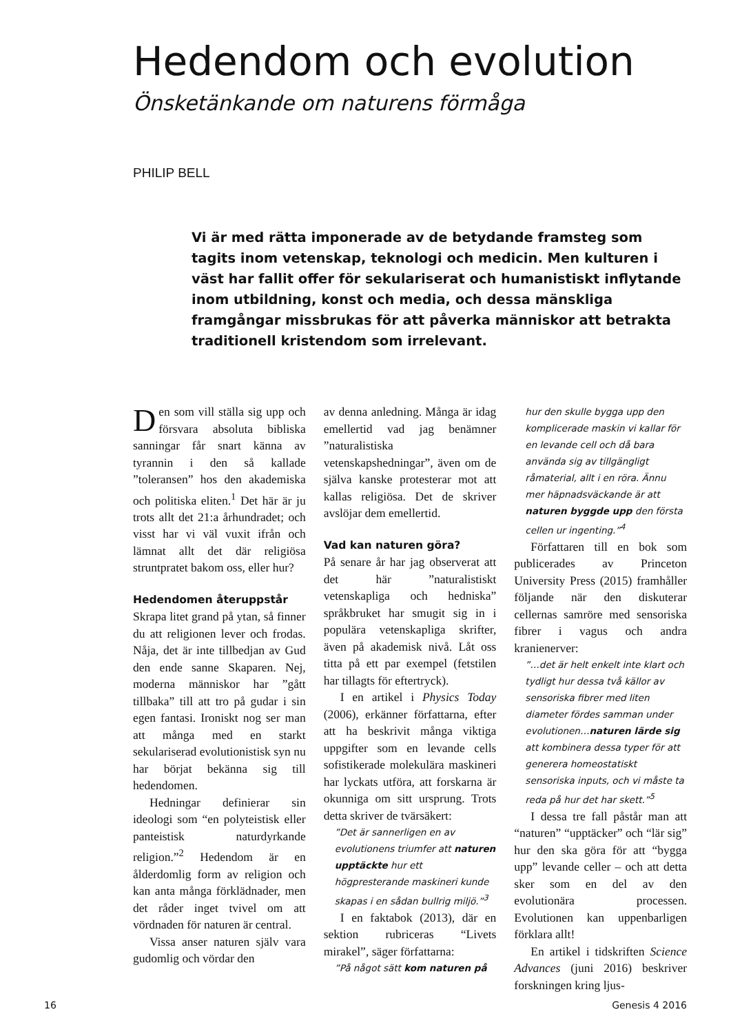Hedendom och evolution
Önsketänkande om naturens förmåga
PHILIP BELL
Vi är med rätta imponerade av de betydande framsteg som tagits inom vetenskap, teknologi och medicin. Men kulturen i väst har fallit offer för sekulariserat och humanistiskt inflytande inom utbildning, konst och media, och dessa mänskliga framgångar missbrukas för att påverka människor att betrakta traditionell kristendom som irrelevant.
Den som vill ställa sig upp och försvara absoluta bibliska sanningar får snart känna av tyrannin i den så kallade ”toleransen” hos den akademiska och politiska eliten.<sup>1</sup> Det här är ju trots allt det 21:a århundradet; och visst har vi väl vuxit ifrån och lämnat allt det där religiösa struntpratet bakom oss, eller hur?
Hedendomen återuppstår
Skrapa litet grand på ytan, så finner du att religionen lever och frodas. Nåja, det är inte tillbedjan av Gud den ende sanne Skaparen. Nej, moderna människor har ”gått tillbaka” till att tro på gudar i sin egen fantasi. Ironiskt nog ser man att många med en starkt sekulariserad evolutionistisk syn nu har börjat bekänna sig till hedendomen.
Hedningar definierar sin ideologi som “en polyteistisk eller panteistisk naturdyrkande religion.”<sup>2</sup> Hedendom är en ålderdomlig form av religion och kan anta många förklädnader, men det råder inget tvivel om att vördnaden för naturen är central.
Vissa anser naturen själv vara gudomlig och vördar den
av denna anledning. Många är idag emellertid vad jag benämner ”naturalistiska vetenskapshedningar”, även om de själva kanske protesterar mot att kallas religiösa. Det de skriver avslöjar dem emellertid.
Vad kan naturen göra?
På senare år har jag observerat att det här ”naturalistiskt vetenskapliga och hedniska” språkbruket har smugit sig in i populära vetenskapliga skrifter, även på akademisk nivå. Låt oss titta på ett par exempel (fetstilen har tillagts för eftertryck).
I en artikel i Physics Today (2006), erkänner författarna, efter att ha beskrivit många viktiga uppgifter som en levande cells sofistikerade molekulära maskineri har lyckats utföra, att forskarna är okunniga om sitt ursprung. Trots detta skriver de tvärsäkert:
”Det är sannerligen en av evolutionens triumfer att naturen upptäckte hur ett högpresterande maskineri kunde skapas i en sådan bullrig miljö.”<sup>3</sup>
I en faktabok (2013), där en sektion rubriceras “Livets mirakel”, säger författarna:
”På något sätt kom naturen på
hur den skulle bygga upp den komplicerade maskin vi kallar för en levande cell och då bara använda sig av tillgängligt råmaterial, allt i en röra. Ännu mer häpnadsväckande är att naturen byggde upp den första cellen ur ingenting.”<sup>4</sup>
Författaren till en bok som publicerades av Princeton University Press (2015) framhåller följande när den diskuterar cellernas samröre med sensoriska fibrer i vagus och andra kranienerver:
”…det är helt enkelt inte klart och tydligt hur dessa två källor av sensoriska fibrer med liten diameter fördes samman under evolutionen…naturen lärde sig att kombinera dessa typer för att generera homeostatiskt sensoriska inputs, och vi måste ta reda på hur det har skett.”<sup>5</sup>
I dessa tre fall påstår man att “naturen” “upptäcker” och “lär sig” hur den ska göra för att “bygga upp” levande celler – och att detta sker som en del av den evolutionära processen. Evolutionen kan uppenbarligen förklara allt!
En artikel i tidskriften Science Advances (juni 2016) beskriver forskningen kring ljus-
16 Genesis 4 2016